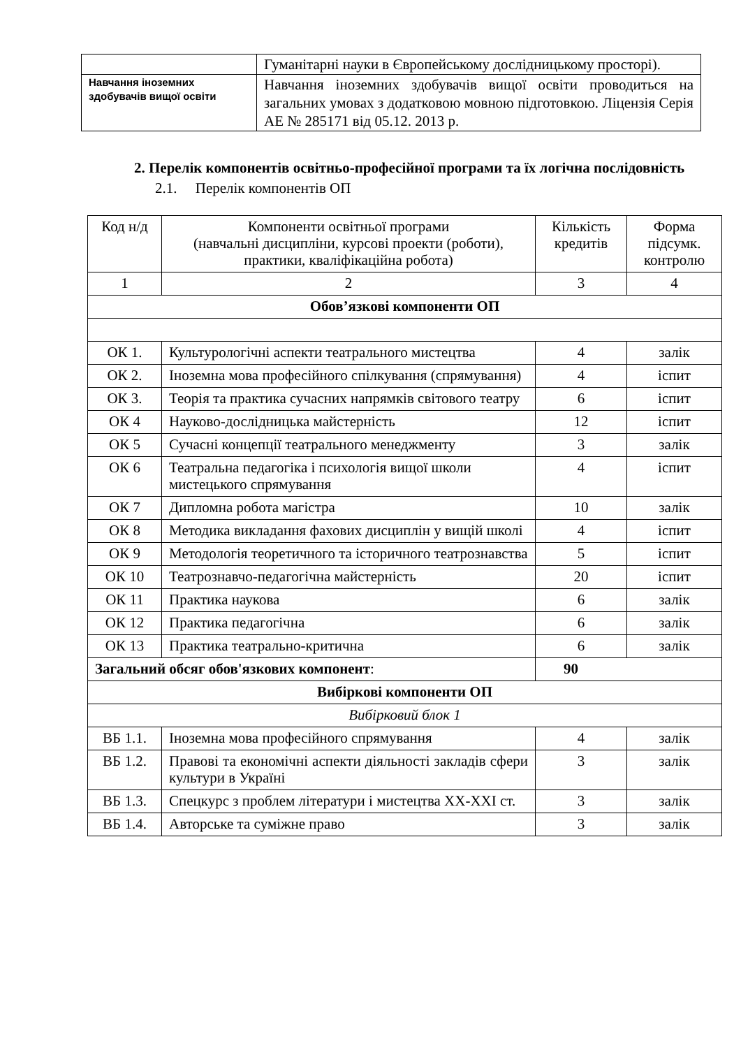| | Гуманітарні науки в Європейському дослідницькому просторі). |
| Навчання іноземних здобувачів вищої освіти | Навчання іноземних здобувачів вищої освіти проводиться на загальних умовах з додатковою мовною підготовкою. Ліцензія Серія АЕ № 285171 від 05.12. 2013 р. |
2. Перелік компонентів освітньо-професійної програми та їх логічна послідовність
2.1. Перелік компонентів ОП
| Код н/д | Компоненти освітньої програми (навчальні дисципліни, курсові проекти (роботи), практики, кваліфікаційна робота) | Кількість кредитів | Форма підсумк. контролю |
| --- | --- | --- | --- |
| 1 | 2 | 3 | 4 |
| Обов’язкові компоненти ОП | | | |
| ОК 1. | Культурологічні аспекти театрального мистецтва | 4 | залік |
| ОК 2. | Іноземна мова професійного спілкування (спрямування) | 4 | іспит |
| ОК 3. | Теорія та практика сучасних напрямків світового театру | 6 | іспит |
| ОК 4 | Науково-дослідницька майстерність | 12 | іспит |
| ОК 5 | Сучасні концепції театрального менеджменту | 3 | залік |
| ОК 6 | Театральна педагогіка і психологія вищої школи мистецького спрямування | 4 | іспит |
| ОК 7 | Дипломна робота магістра | 10 | залік |
| ОК 8 | Методика викладання фахових дисциплін у вищій школі | 4 | іспит |
| ОК 9 | Методологія теоретичного та історичного театрознавства | 5 | іспит |
| ОК 10 | Театрознавчо-педагогічна майстерність | 20 | іспит |
| ОК 11 | Практика наукова | 6 | залік |
| ОК 12 | Практика педагогічна | 6 | залік |
| ОК 13 | Практика театрально-критична | 6 | залік |
| Загальний обсяг обов'язкових компонент : | | 90 | |
| Вибіркові компоненти ОП | | | |
| Вибірковий блок 1 | | | |
| ВБ 1.1. | Іноземна мова професійного спрямування | 4 | залік |
| ВБ 1.2. | Правові та економічні аспекти діяльності закладів сфери культури в Україні | 3 | залік |
| ВБ 1.3. | Спецкурс з проблем літератури і мистецтва ХХ-ХХІ ст. | 3 | залік |
| ВБ 1.4. | Авторське та суміжне право | 3 | залік |